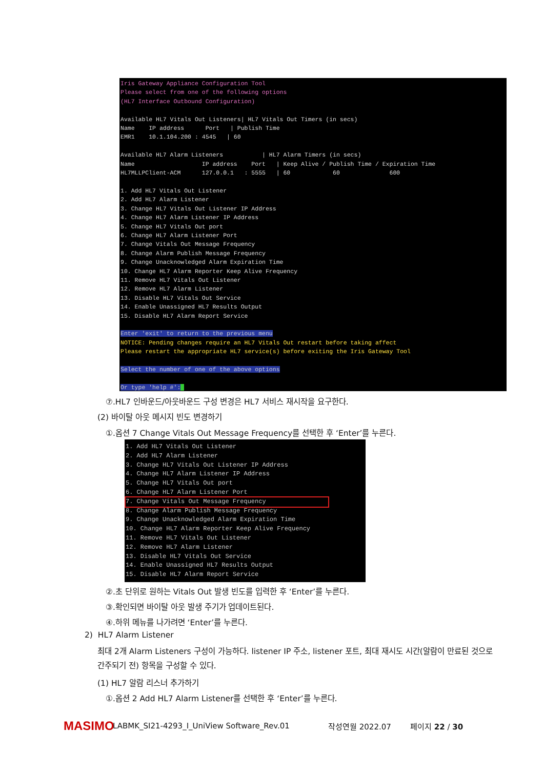Iris Gateway Appliance Configuration Tool Please select from one of the following options (HL7 Interface Outbound Configuration) Available HL7 Vitals Out Listeners| HL7 Vitals Out Timers (in secs) Name IP address Port | Publish Time EMR1 10.1.104.200 : 4545 | 60 Available HL7 Alarm Listeners | HL7 Alarm Timers (in secs) Name IP address Port | Keep Alive / Publish Time / Expiration Time HL7MLLPClient-ACM 127.0.0.1 : 5555 | 60 60 600 1. Add HL7 Vitals Out Listener 2. Add HL7 Alarm Listener 3. Change HL7 Vitals Out Listener IP Address 4. Change HL7 Alarm Listener IP Address 5. Change HL7 Vitals Out port 6. Change HL7 Alarm Listener Port 7. Change Vitals Out Message Frequency 8. Change Alarm Publish Message Frequency 9. Change Unacknowledged Alarm Expiration Time 10. Change HL7 Alarm Reporter Keep Alive Frequency 11. Remove HL7 Vitals Out Listener 12. Remove HL7 Alarm Listener 13. Disable HL7 Vitals Out Service 14. Enable Unassigned HL7 Results Output 15. Disable HL7 Alarm Report Service Enter 'exit' to return to the previous menu NOTICE: Pending changes require an HL7 Vitals Out restart before taking affect Please restart the appropriate HL7 service(s) before exiting the Iris Gateway Tool Select the number of one of the above options Or type 'help #':
⑦.HL7 인바운드/아웃바운드 구성 변경은 HL7 서비스 재시작을 요구한다.
(2) 바이탈 아웃 메시지 빈도 변경하기
①.옵션 7 Change Vitals Out Message Frequency를 선택한 후 ‘Enter’를 누른다.
1. Add HL7 Vitals Out Listener 2. Add HL7 Alarm Listener 3. Change HL7 Vitals Out Listener IP Address 4. Change HL7 Alarm Listener IP Address 5. Change HL7 Vitals Out port 6. Change HL7 Alarm Listener Port 7. Change Vitals Out Message Frequency 8. Change Alarm Publish Message Frequency 9. Change Unacknowledged Alarm Expiration Time 10. Change HL7 Alarm Reporter Keep Alive Frequency 11. Remove HL7 Vitals Out Listener 12. Remove HL7 Alarm Listener 13. Disable HL7 Vitals Out Service 14. Enable Unassigned HL7 Results Output 15. Disable HL7 Alarm Report Service
②.초 단위로 원하는 Vitals Out 발생 빈도를 입력한 후 ‘Enter’를 누른다.
③.확인되면 바이탈 아웃 발생 주기가 업데이트된다.
④.하위 메뉴를 나가려면 ‘Enter’를 누른다.
2) HL7 Alarm Listener
최대 2개 Alarm Listeners 구성이 가능하다. listener IP 주소, listener 포트, 최대 재시도 시간(알람이 만료된 것으로 간주되기 전) 항목을 구성할 수 있다.
(1) HL7 알람 리스너 추가하기
①.옵션 2 Add HL7 Alarm Listener를 선택한 후 ‘Enter’를 누른다.
MASIMO LABMK_SI21-4293_I_UniView Software_Rev.01 작성연월 2022.07 페이지 22 / 30